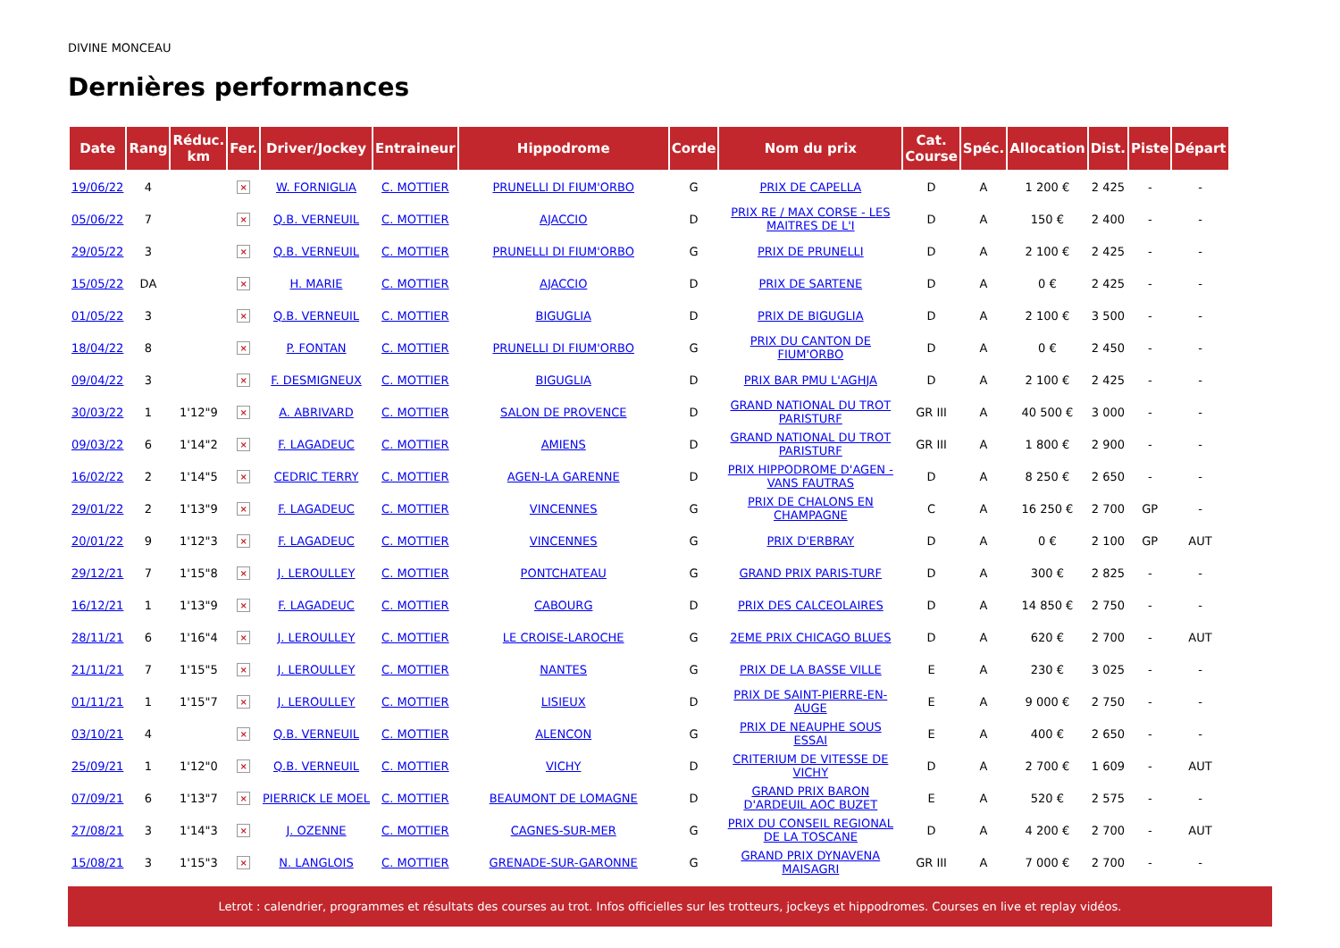DIVINE MONCEAU
Dernières performances
| Date | Rang | Réduc. km | Fer. | Driver/Jockey | Entraineur | Hippodrome | Corde | Nom du prix | Cat. Course | Spéc. | Allocation | Dist. | Piste | Départ |
| --- | --- | --- | --- | --- | --- | --- | --- | --- | --- | --- | --- | --- | --- | --- |
| 19/06/22 | 4 | | × | W. FORNIGLIA | C. MOTTIER | PRUNELLI DI FIUM'ORBO | G | PRIX DE CAPELLA | D | A | 1 200 € | 2 425 | - | - |
| 05/06/22 | 7 | | × | Q.B. VERNEUIL | C. MOTTIER | AJACCIO | D | PRIX RE / MAX CORSE - LES MAITRES DE L'I | D | A | 150 € | 2 400 | - | - |
| 29/05/22 | 3 | | × | Q.B. VERNEUIL | C. MOTTIER | PRUNELLI DI FIUM'ORBO | G | PRIX DE PRUNELLI | D | A | 2 100 € | 2 425 | - | - |
| 15/05/22 | DA | | × | H. MARIE | C. MOTTIER | AJACCIO | D | PRIX DE SARTENE | D | A | 0 € | 2 425 | - | - |
| 01/05/22 | 3 | | × | Q.B. VERNEUIL | C. MOTTIER | BIGUGLIA | D | PRIX DE BIGUGLIA | D | A | 2 100 € | 3 500 | - | - |
| 18/04/22 | 8 | | × | P. FONTAN | C. MOTTIER | PRUNELLI DI FIUM'ORBO | G | PRIX DU CANTON DE FIUM'ORBO | D | A | 0 € | 2 450 | - | - |
| 09/04/22 | 3 | | × | F. DESMIGNEUX | C. MOTTIER | BIGUGLIA | D | PRIX BAR PMU L'AGHJA | D | A | 2 100 € | 2 425 | - | - |
| 30/03/22 | 1 | 1'12"9 | × | A. ABRIVARD | C. MOTTIER | SALON DE PROVENCE | D | GRAND NATIONAL DU TROT PARISTURF | GR III | A | 40 500 € | 3 000 | - | - |
| 09/03/22 | 6 | 1'14"2 | × | F. LAGADEUC | C. MOTTIER | AMIENS | D | GRAND NATIONAL DU TROT PARISTURF | GR III | A | 1 800 € | 2 900 | - | - |
| 16/02/22 | 2 | 1'14"5 | × | CEDRIC TERRY | C. MOTTIER | AGEN-LA GARENNE | D | PRIX HIPPODROME D'AGEN - VANS FAUTRAS | D | A | 8 250 € | 2 650 | - | - |
| 29/01/22 | 2 | 1'13"9 | × | F. LAGADEUC | C. MOTTIER | VINCENNES | G | PRIX DE CHALONS EN CHAMPAGNE | C | A | 16 250 € | 2 700 | GP | - |
| 20/01/22 | 9 | 1'12"3 | × | F. LAGADEUC | C. MOTTIER | VINCENNES | G | PRIX D'ERBRAY | D | A | 0 € | 2 100 | GP | AUT |
| 29/12/21 | 7 | 1'15"8 | × | J. LEROULLEY | C. MOTTIER | PONTCHATEAU | G | GRAND PRIX PARIS-TURF | D | A | 300 € | 2 825 | - | - |
| 16/12/21 | 1 | 1'13"9 | × | F. LAGADEUC | C. MOTTIER | CABOURG | D | PRIX DES CALCEOLAIRES | D | A | 14 850 € | 2 750 | - | - |
| 28/11/21 | 6 | 1'16"4 | × | J. LEROULLEY | C. MOTTIER | LE CROISE-LAROCHE | G | 2EME PRIX CHICAGO BLUES | D | A | 620 € | 2 700 | - | AUT |
| 21/11/21 | 7 | 1'15"5 | × | J. LEROULLEY | C. MOTTIER | NANTES | G | PRIX DE LA BASSE VILLE | E | A | 230 € | 3 025 | - | - |
| 01/11/21 | 1 | 1'15"7 | × | J. LEROULLEY | C. MOTTIER | LISIEUX | D | PRIX DE SAINT-PIERRE-EN-AUGE | E | A | 9 000 € | 2 750 | - | - |
| 03/10/21 | 4 | | × | Q.B. VERNEUIL | C. MOTTIER | ALENCON | G | PRIX DE NEAUPHE SOUS ESSAI | E | A | 400 € | 2 650 | - | - |
| 25/09/21 | 1 | 1'12"0 | × | Q.B. VERNEUIL | C. MOTTIER | VICHY | D | CRITERIUM DE VITESSE DE VICHY | D | A | 2 700 € | 1 609 | - | AUT |
| 07/09/21 | 6 | 1'13"7 | × | PIERRICK LE MOEL | C. MOTTIER | BEAUMONT DE LOMAGNE | D | GRAND PRIX BARON D'ARDEUIL AOC BUZET | E | A | 520 € | 2 575 | - | - |
| 27/08/21 | 3 | 1'14"3 | × | J. OZENNE | C. MOTTIER | CAGNES-SUR-MER | G | PRIX DU CONSEIL REGIONAL DE LA TOSCANE | D | A | 4 200 € | 2 700 | - | AUT |
| 15/08/21 | 3 | 1'15"3 | × | N. LANGLOIS | C. MOTTIER | GRENADE-SUR-GARONNE | G | GRAND PRIX DYNAVENA MAISAGRI | GR III | A | 7 000 € | 2 700 | - | - |
Letrot : calendrier, programmes et résultats des courses au trot. Infos officielles sur les trotteurs, jockeys et hippodromes. Courses en live et replay vidéos.